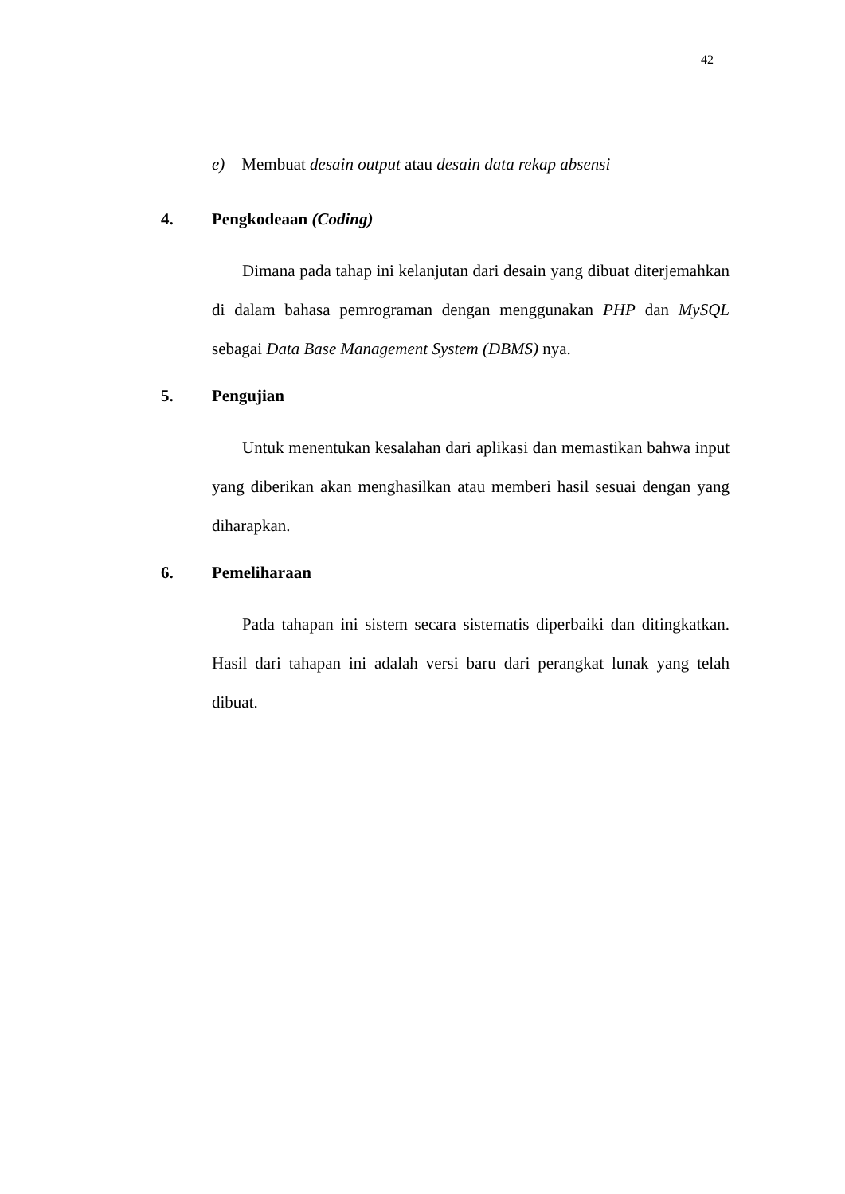42
e) Membuat desain output atau desain data rekap absensi
4. Pengkodeaan (Coding)
Dimana pada tahap ini kelanjutan dari desain yang dibuat diterjemahkan di dalam bahasa pemrograman dengan menggunakan PHP dan MySQL sebagai Data Base Management System (DBMS) nya.
5. Pengujian
Untuk menentukan kesalahan dari aplikasi dan memastikan bahwa input yang diberikan akan menghasilkan atau memberi hasil sesuai dengan yang diharapkan.
6. Pemeliharaan
Pada tahapan ini sistem secara sistematis diperbaiki dan ditingkatkan. Hasil dari tahapan ini adalah versi baru dari perangkat lunak yang telah dibuat.